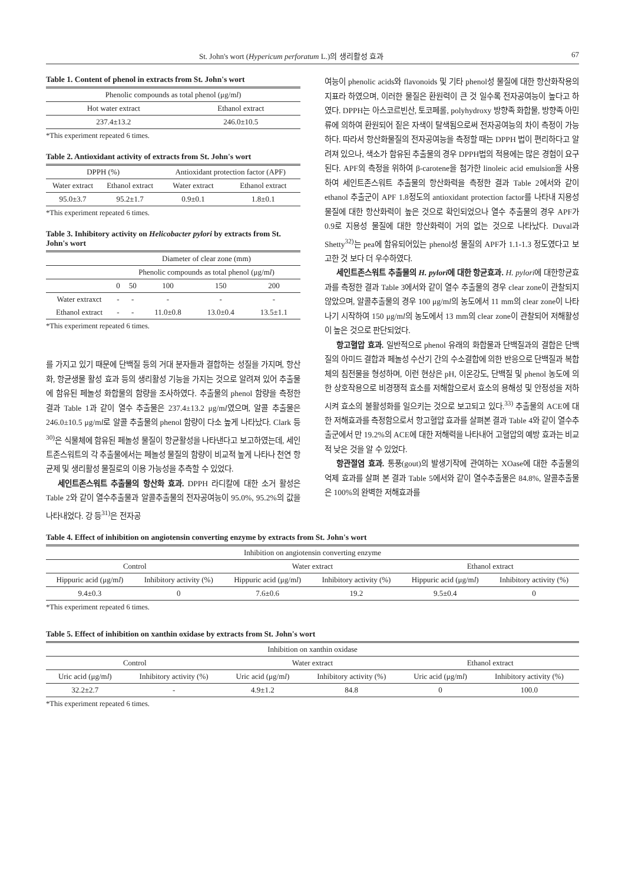St. John's wort (Hypericum perforatum L.)의 생리활성 효과 67
Table 1. Content of phenol in extracts from St. John's wort
| Phenolic compounds as total phenol (μg/m l ) | |
| --- | --- |
| Hot water extract | Ethanol extract |
| 237.4±13.2 | 246.0±10.5 |
*This experiment repeated 6 times.
Table 2. Antioxidant activity of extracts from St. John's wort
| DPPH (%) | | Antioxidant protection factor (APF) | |
| --- | --- | --- | --- |
| Water extract | Ethanol extract | Water extract | Ethanol extract |
| 95.0±3.7 | 95.2±1.7 | 0.9±0.1 | 1.8±0.1 |
*This experiment repeated 6 times.
Table 3. Inhibitory activity on Helicobacter pylori by extracts from St. John's wort
| | Diameter of clear zone (mm) | | | | |
| --- | --- | --- | --- | --- | --- |
| | Phenolic compounds as total phenol (μg/m l ) | | | | |
| | 0 | 50 | 100 | 150 | 200 |
| Water extraxct | - | - | - | - | - |
| Ethanol extract | - | - | 11.0±0.8 | 13.0±0.4 | 13.5±1.1 |
*This experiment repeated 6 times.
를 가지고 있기 때문에 단백질 등의 거대 분자들과 결합하는 성질을 가지며, 항산화, 항균생물 활성 효과 등의 생리활성 기능을 가지는 것으로 알려져 있어 추출물에 함유된 페놀성 화합물의 함량을 조사하였다. 추출물의 phenol 함량을 측정한 결과 Table 1과 같이 열수 추출물은 237.4±13.2 μg/ml였으며, 알콜 추출물은 246.0±10.5 μg/ml로 알콜 추출물의 phenol 함량이 다소 높게 나타났다. Clark 등<sup>30)</sup>은 식물체에 함유된 페놀성 물질이 항균활성을 나타낸다고 보고하였는데, 세인트존스워트의 각 추출물에서는 페놀성 물질의 함량이 비교적 높게 나타나 천연 항균제 및 생리활성 물질로의 이용 가능성을 추측할 수 있었다.
세인트존스워트 추출물의 항산화 효과. DPPH 라디칼에 대한 소거 활성은 Table 2와 같이 열수추출물과 알콜추출물의 전자공여능이 95.0%, 95.2%의 값을 나타내었다. 강 등<sup>31)</sup>은 전자공
여능이 phenolic acids와 flavonoids 및 기타 phenol성 물질에 대한 항산화작용의 지표라 하였으며, 이러한 물질은 환원력이 큰 것 일수록 전자공여능이 높다고 하였다. DPPH는 아스코르빈산, 토코페롤, polyhydroxy 방향족 화합물, 방향족 아민류에 의하여 환원되어 짙은 자색이 탈색됨으로써 전자공여능의 차이 측정이 가능하다. 따라서 항산화물질의 전자공여능을 측정할 때는 DPPH 법이 편리하다고 알려져 있으나, 색소가 함유된 추출물의 경우 DPPH법의 적용에는 많은 경험이 요구된다. APF의 측정을 위하여 β-carotene을 첨가한 linoleic acid emulsion을 사용하여 세인트존스워트 추출물의 항산화력을 측정한 결과 Table 2에서와 같이 ethanol 추출군이 APF 1.8정도의 antioxidant protection factor를 나타내 지용성물질에 대한 항산화력이 높은 것으로 확인되었으나 열수 추출물의 경우 APF가 0.9로 지용성 물질에 대한 항산화력이 거의 없는 것으로 나타났다. Duval과 Shetty<sup>32)</sup>는 pea에 함유되어있는 phenol성 물질의 APF가 1.1-1.3 정도였다고 보고한 것 보다 더 우수하였다.
세인트존스워트 추출물의 H. pylori에 대한 항균효과. H. pylori에 대한항균효과를 측정한 결과 Table 3에서와 같이 열수 추출물의 경우 clear zone이 관찰되지 않았으며, 알콜추출물의 경우 100 μg/ml의 농도에서 11 mm의 clear zone이 나타나기 시작하여 150 μg/ml의 농도에서 13 mm의 clear zone이 관찰되어 저해활성이 높은 것으로 판단되었다.
항고혈압 효과. 일반적으로 phenol 유래의 화합물과 단백질과의 결합은 단백질의 아미드 결합과 페놀성 수산기 간의 수소결합에 의한 반응으로 단백질과 복합체의 침전물을 형성하며, 이런 현상은 pH, 이온강도, 단백질 및 phenol 농도에 의한 상호작용으로 비경쟁적 효소를 저해함으로서 효소의 용해성 및 안정성을 저하시켜 효소의 불활성화를 일으키는 것으로 보고되고 있다.<sup>33)</sup> 추출물의 ACE에 대한 저해효과를 측정함으로서 항고혈압 효과를 살펴본 결과 Table 4와 같이 열수추출군에서 만 19.2%의 ACE에 대한 저해력을 나타내어 고혈압의 예방 효과는 비교적 낮은 것을 알 수 있었다.
항관절염 효과. 통풍(gout)의 발생기작에 관여하는 XOase에 대한 추출물의 억제 효과를 살펴 본 결과 Table 5에서와 같이 열수추출물은 84.8%, 알콜추출물은 100%의 완벽한 저해효과를
Table 4. Effect of inhibition on angiotensin converting enzyme by extracts from St. John's wort
| Inhibition on angiotensin converting enzyme | | | | | |
| --- | --- | --- | --- | --- | --- |
| Control | | Water extract | | Ethanol extract | |
| Hippuric acid (μg/m l ) | Inhibitory activity (%) | Hippuric acid (μg/m l ) | Inhibitory activity (%) | Hippuric acid (μg/m l ) | Inhibitory activity (%) |
| 9.4±0.3 | 0 | 7.6±0.6 | 19.2 | 9.5±0.4 | 0 |
*This experiment repeated 6 times.
Table 5. Effect of inhibition on xanthin oxidase by extracts from St. John's wort
| Inhibition on xanthin oxidase | | | | | |
| --- | --- | --- | --- | --- | --- |
| Control | | Water extract | | Ethanol extract | |
| Uric acid (μg/m l ) | Inhibitory activity (%) | Uric acid (μg/m l ) | Inhibitory activity (%) | Uric acid (μg/m l ) | Inhibitory activity (%) |
| 32.2±2.7 | - | 4.9±1.2 | 84.8 | 0 | 100.0 |
*This experiment repeated 6 times.